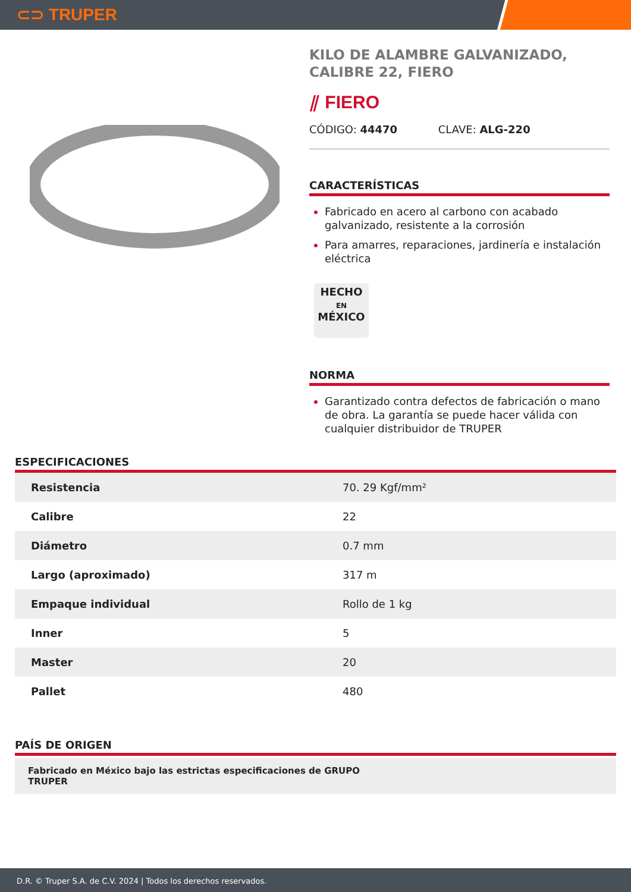⊂⊃ TRUPER
KILO DE ALAMBRE GALVANIZADO, CALIBRE 22, FIERO
⫽ FIERO
CÓDIGO: 44470 CLAVE: ALG-220
CARACTERÍSTICAS
Fabricado en acero al carbono con acabado galvanizado, resistente a la corrosión
Para amarres, reparaciones, jardinería e instalación eléctrica
HECHO
EN
MÉXICO
NORMA
Garantizado contra defectos de fabricación o mano de obra. La garantía se puede hacer válida con cualquier distribuidor de TRUPER
ESPECIFICACIONES
| Resistencia | 70. 29 Kgf/mm² |
| Calibre | 22 |
| Diámetro | 0.7 mm |
| Largo (aproximado) | 317 m |
| Empaque individual | Rollo de 1 kg |
| Inner | 5 |
| Master | 20 |
| Pallet | 480 |
PAÍS DE ORIGEN
Fabricado en México bajo las estrictas especificaciones de GRUPO
TRUPER
D.R. © Truper S.A. de C.V. 2024 | Todos los derechos reservados.